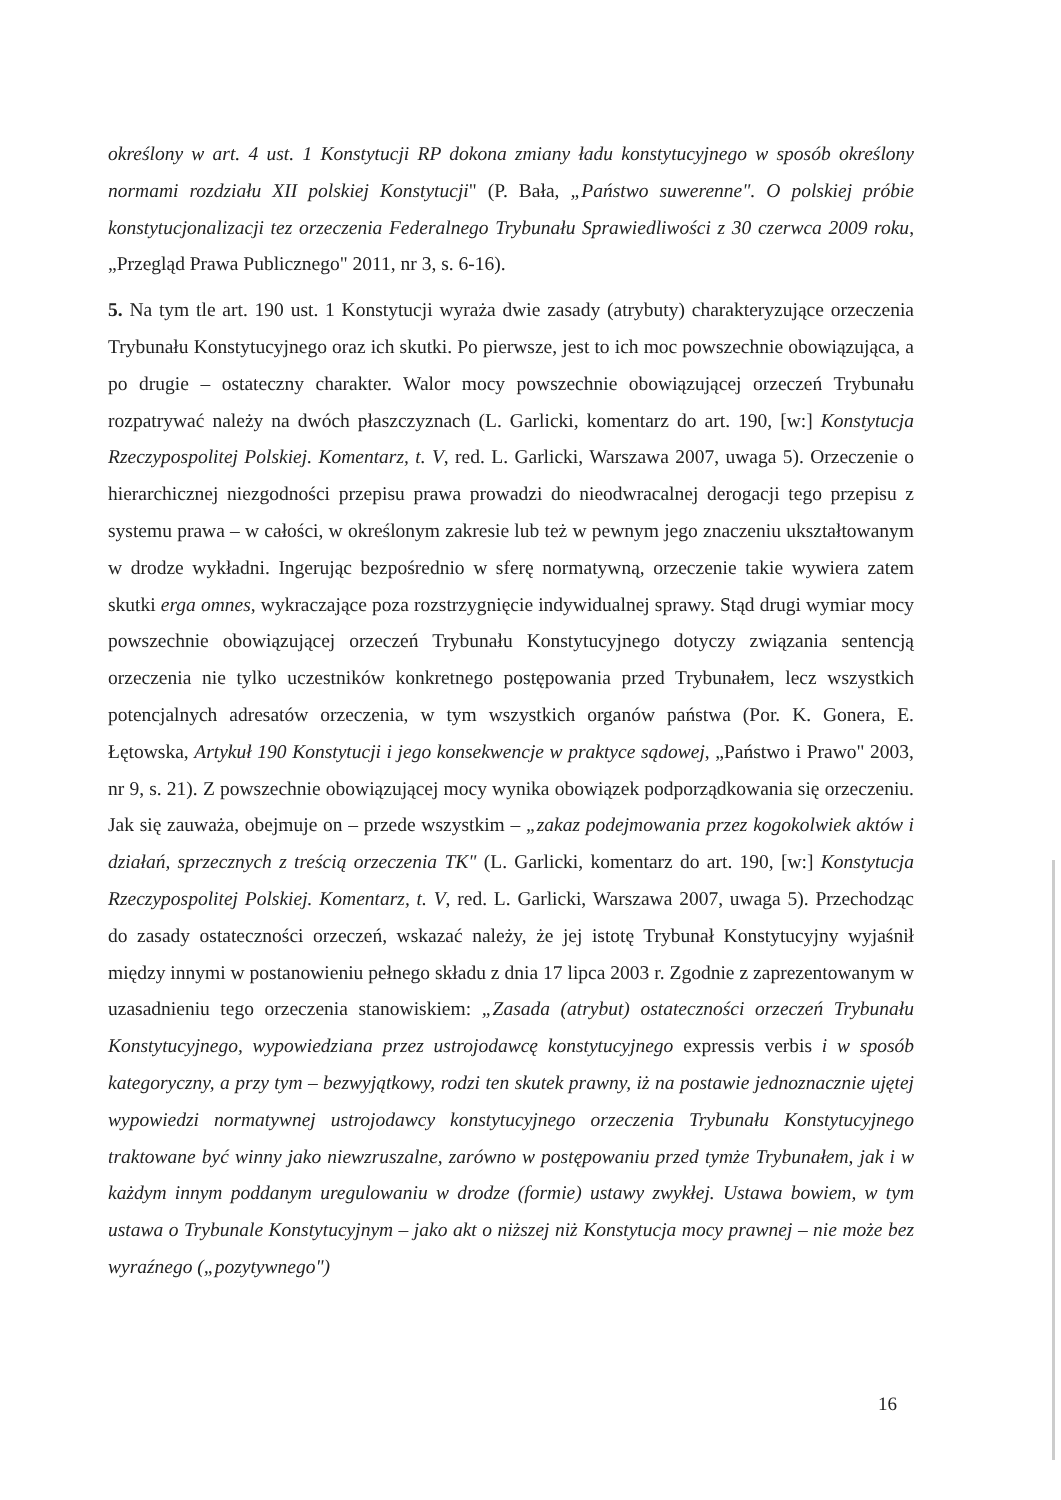określony w art. 4 ust. 1 Konstytucji RP dokona zmiany ładu konstytucyjnego w sposób określony normami rozdziału XII polskiej Konstytucji" (P. Bała, „Państwo suwerenne". O polskiej próbie konstytucjonalizacji tez orzeczenia Federalnego Trybunału Sprawiedliwości z 30 czerwca 2009 roku, „Przegląd Prawa Publicznego" 2011, nr 3, s. 6-16).
5. Na tym tle art. 190 ust. 1 Konstytucji wyraża dwie zasady (atrybuty) charakteryzujące orzeczenia Trybunału Konstytucyjnego oraz ich skutki. Po pierwsze, jest to ich moc powszechnie obowiązująca, a po drugie – ostateczny charakter. Walor mocy powszechnie obowiązującej orzeczeń Trybunału rozpatrywać należy na dwóch płaszczyznach (L. Garlicki, komentarz do art. 190, [w:] Konstytucja Rzeczypospolitej Polskiej. Komentarz, t. V, red. L. Garlicki, Warszawa 2007, uwaga 5). Orzeczenie o hierarchicznej niezgodności przepisu prawa prowadzi do nieodwracalnej derogacji tego przepisu z systemu prawa – w całości, w określonym zakresie lub też w pewnym jego znaczeniu ukształtowanym w drodze wykładni. Ingerując bezpośrednio w sferę normatywną, orzeczenie takie wywiera zatem skutki erga omnes, wykraczające poza rozstrzygnięcie indywidualnej sprawy. Stąd drugi wymiar mocy powszechnie obowiązującej orzeczeń Trybunału Konstytucyjnego dotyczy związania sentencją orzeczenia nie tylko uczestników konkretnego postępowania przed Trybunałem, lecz wszystkich potencjalnych adresatów orzeczenia, w tym wszystkich organów państwa (Por. K. Gonera, E. Łętowska, Artykuł 190 Konstytucji i jego konsekwencje w praktyce sądowej, „Państwo i Prawo" 2003, nr 9, s. 21). Z powszechnie obowiązującej mocy wynika obowiązek podporządkowania się orzeczeniu. Jak się zauważa, obejmuje on – przede wszystkim – „zakaz podejmowania przez kogokolwiek aktów i działań, sprzecznych z treścią orzeczenia TK" (L. Garlicki, komentarz do art. 190, [w:] Konstytucja Rzeczypospolitej Polskiej. Komentarz, t. V, red. L. Garlicki, Warszawa 2007, uwaga 5). Przechodząc do zasady ostateczności orzeczeń, wskazać należy, że jej istotę Trybunał Konstytucyjny wyjaśnił między innymi w postanowieniu pełnego składu z dnia 17 lipca 2003 r. Zgodnie z zaprezentowanym w uzasadnieniu tego orzeczenia stanowiskiem: „Zasada (atrybut) ostateczności orzeczeń Trybunału Konstytucyjnego, wypowiedziana przez ustrojodawcę konstytucyjnego expressis verbis i w sposób kategoryczny, a przy tym – bezwyjątkowy, rodzi ten skutek prawny, iż na postawie jednoznacznie ujętej wypowiedzi normatywnej ustrojodawcy konstytucyjnego orzeczenia Trybunału Konstytucyjnego traktowane być winny jako niewzruszalne, zarówno w postępowaniu przed tymże Trybunałem, jak i w każdym innym poddanym uregulowaniu w drodze (formie) ustawy zwykłej. Ustawa bowiem, w tym ustawa o Trybunale Konstytucyjnym – jako akt o niższej niż Konstytucja mocy prawnej – nie może bez wyraźnego („pozytywnego")
16